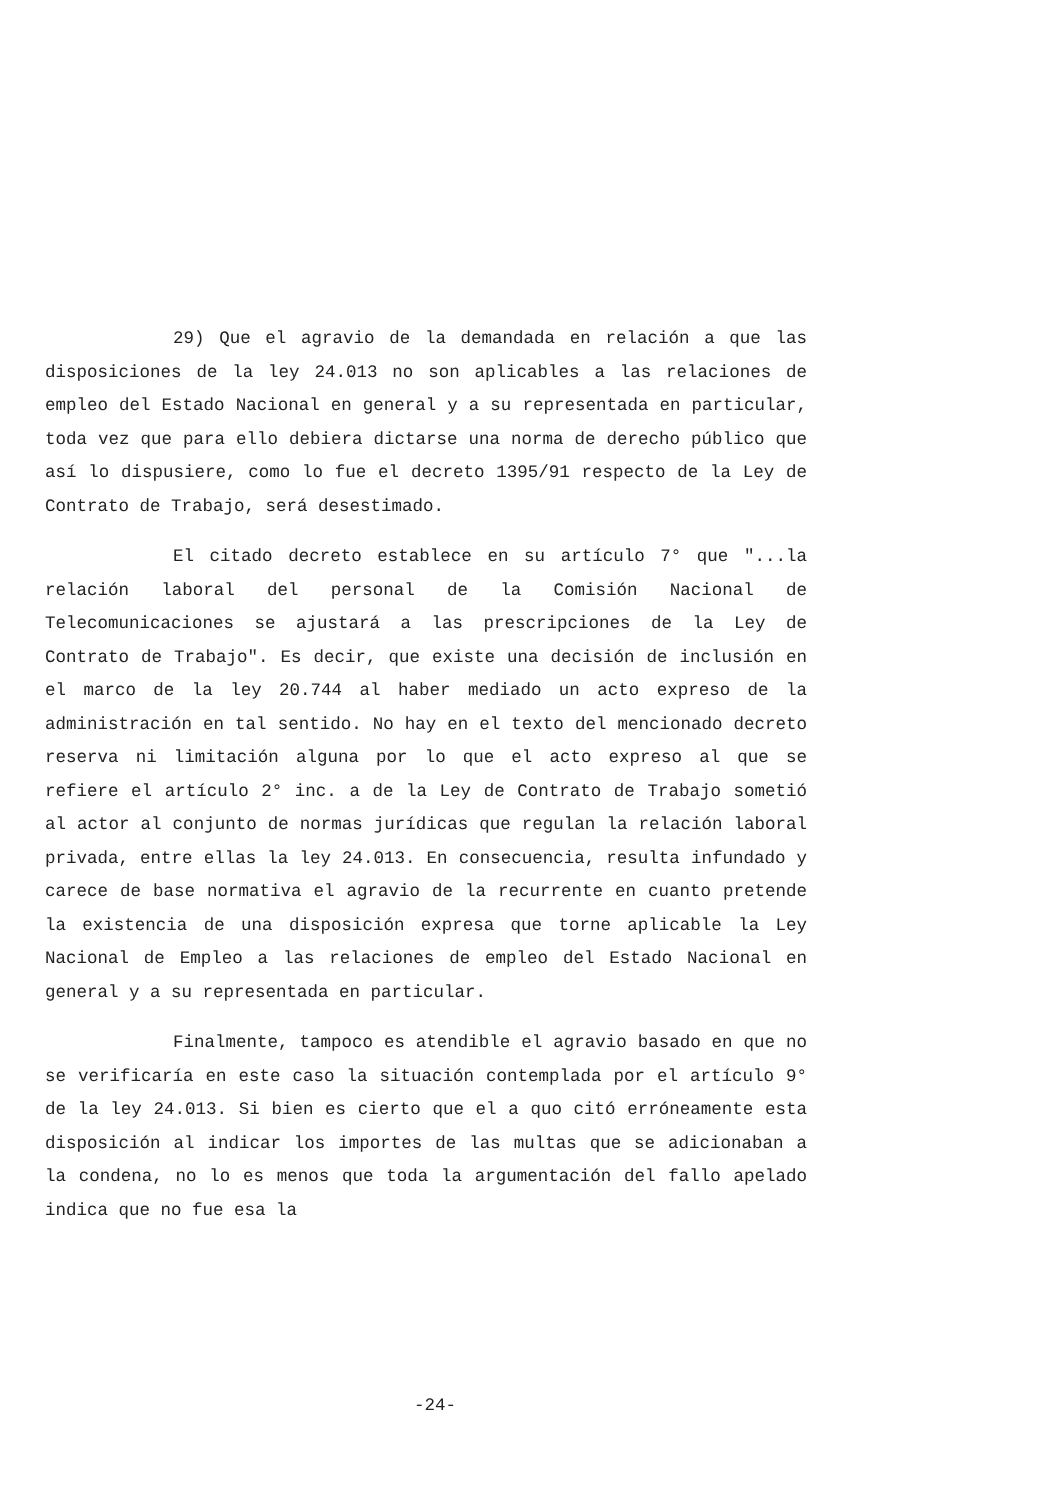29) Que el agravio de la demandada en relación a que las disposiciones de la ley 24.013 no son aplicables a las relaciones de empleo del Estado Nacional en general y a su representada en particular, toda vez que para ello debiera dictarse una norma de derecho público que así lo dispusiere, como lo fue el decreto 1395/91 respecto de la Ley de Contrato de Trabajo, será desestimado.
El citado decreto establece en su artículo 7° que "...la relación laboral del personal de la Comisión Nacional de Telecomunicaciones se ajustará a las prescripciones de la Ley de Contrato de Trabajo". Es decir, que existe una decisión de inclusión en el marco de la ley 20.744 al haber mediado un acto expreso de la administración en tal sentido. No hay en el texto del mencionado decreto reserva ni limitación alguna por lo que el acto expreso al que se refiere el artículo 2° inc. a de la Ley de Contrato de Trabajo sometió al actor al conjunto de normas jurídicas que regulan la relación laboral privada, entre ellas la ley 24.013. En consecuencia, resulta infundado y carece de base normativa el agravio de la recurrente en cuanto pretende la existencia de una disposición expresa que torne aplicable la Ley Nacional de Empleo a las relaciones de empleo del Estado Nacional en general y a su representada en particular.
Finalmente, tampoco es atendible el agravio basado en que no se verificaría en este caso la situación contemplada por el artículo 9° de la ley 24.013. Si bien es cierto que el a quo citó erróneamente esta disposición al indicar los importes de las multas que se adicionaban a la condena, no lo es menos que toda la argumentación del fallo apelado indica que no fue esa la
-24-